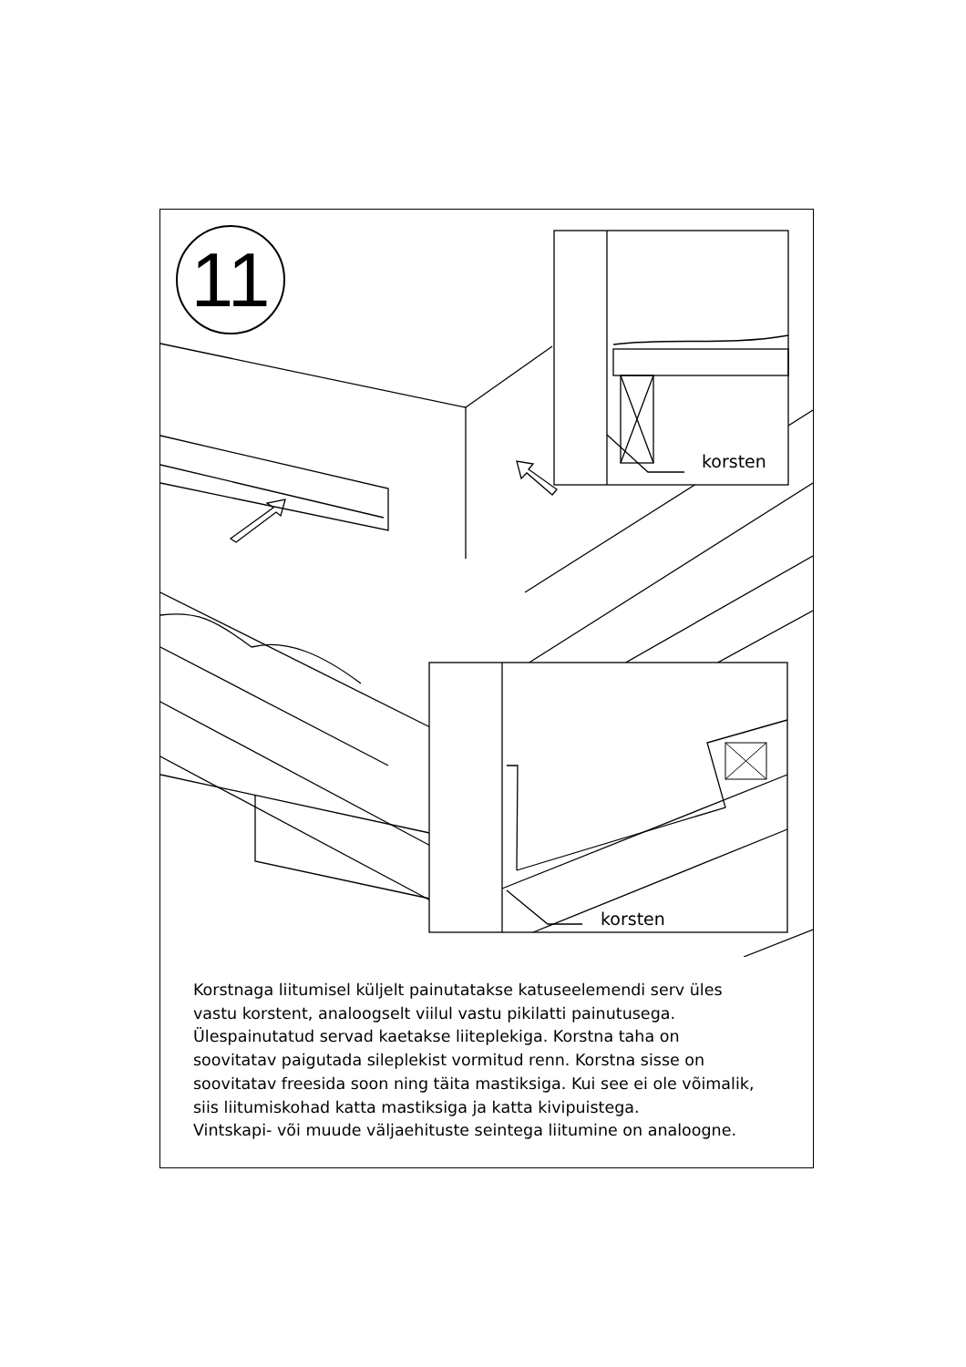11
korsten
korsten
Korstnaga liitumisel küljelt painutatakse katuseelemendi serv üles
vastu korstent, analoogselt viilul vastu pikilatti painutusega.
Ülespainutatud servad kaetakse liiteplekiga. Korstna taha on
soovitatav paigutada sileplekist vormitud renn. Korstna sisse on
soovitatav freesida soon ning täita mastiksiga. Kui see ei ole võimalik,
siis liitumiskohad katta mastiksiga ja katta kivipuistega.
Vintskapi- või muude väljaehituste seintega liitumine on analoogne.